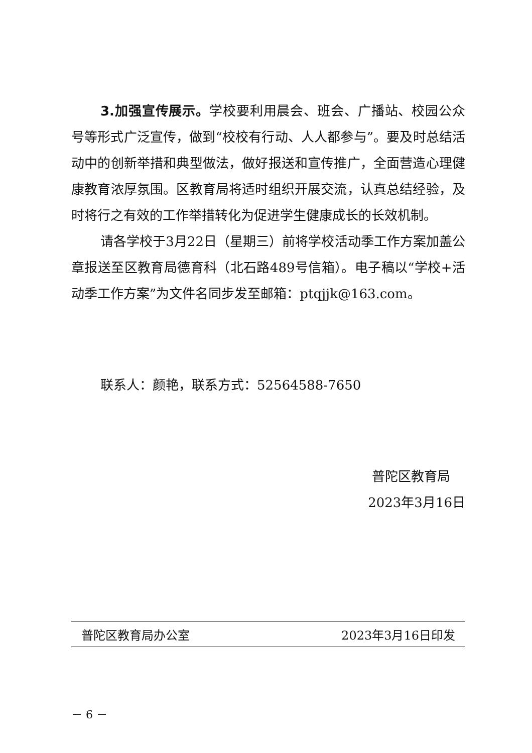3.加强宣传展示。学校要利用晨会、班会、广播站、校园公众号等形式广泛宣传，做到“校校有行动、人人都参与”。要及时总结活动中的创新举措和典型做法，做好报送和宣传推广，全面营造心理健康教育浓厚氛围。区教育局将适时组织开展交流，认真总结经验，及时将行之有效的工作举措转化为促进学生健康成长的长效机制。
请各学校于3月22日（星期三）前将学校活动季工作方案加盖公章报送至区教育局德育科（北石路489号信箱）。电子稿以“学校+活动季工作方案”为文件名同步发至邮箱：ptqjjk@163.com。
联系人：颜艳，联系方式：52564588-7650
普陀区教育局
2023年3月16日
普陀区教育局办公室 2023年3月16日印发
－ 6 －